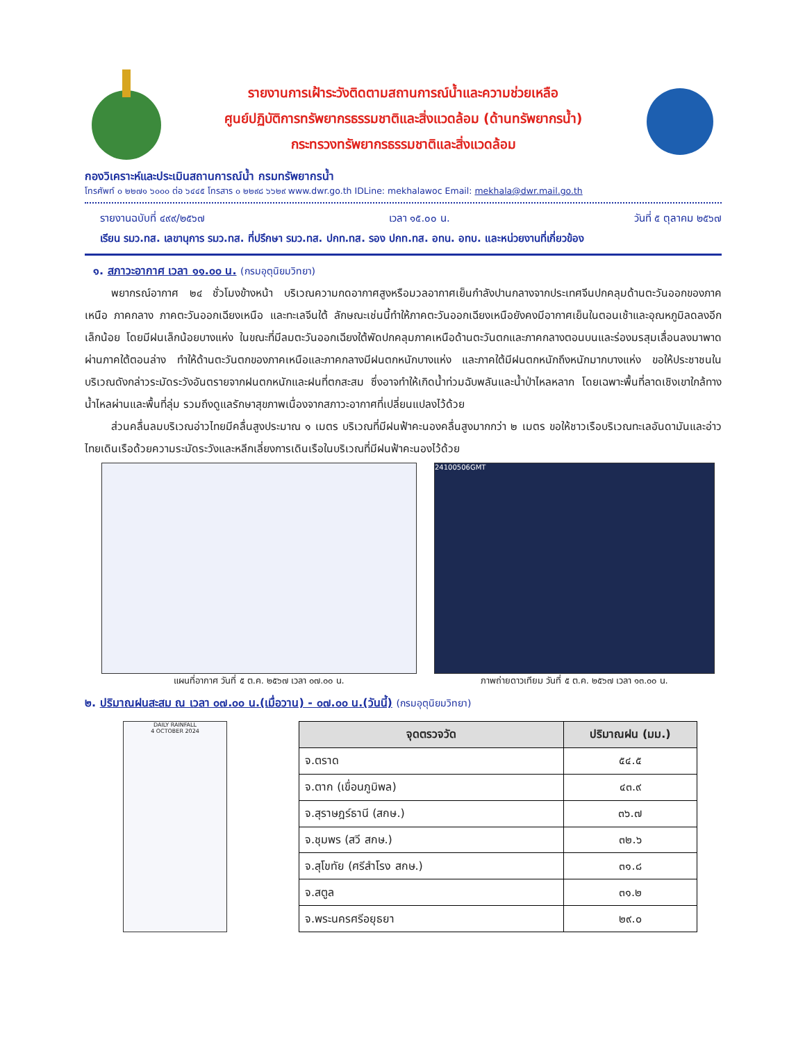รายงานการเฝ้าระวังติดตามสถานการณ์น้ำและความช่วยเหลือ
ศูนย์ปฏิบัติการทรัพยากรธรรมชาติและสิ่งแวดล้อม (ด้านทรัพยากรน้ำ)
กระทรวงทรัพยากรธรรมชาติและสิ่งแวดล้อม
กองวิเคราะห์และประเมินสถานการณ์น้ำ กรมทรัพยากรน้ำ
โทรศัพท์ ๐ ๒๒๗๑ ๖๐๐๐ ต่อ ๖๔๔๕ โทรสาร ๐ ๒๒๙๘ ๖๖๒๙ www.dwr.go.th IDLine: mekhalawoc Email: mekhala@dwr.mail.go.th
รายงานฉบับที่ ๔๙๙/๒๕๖๗ เวลา ๑๕.๐๐ น. วันที่ ๕ ตุลาคม ๒๕๖๗
เรียน รมว.ทส. เลขานุการ รมว.ทส. ที่ปรึกษา รมว.ทส. ปกท.ทส. รอง ปกท.ทส. อทน. อทบ. และหน่วยงานที่เกี่ยวข้อง
๑. สภาวะอากาศ เวลา ๑๑.๐๐ น. (กรมอุตุนิยมวิทยา)
พยากรณ์อากาศ ๒๔ ชั่วโมงข้างหน้า บริเวณความกดอากาศสูงหรือมวลอากาศเย็นกำลังปานกลางจากประเทศจีนปกคลุมด้านตะวันออกของภาคเหนือ ภาคกลาง ภาคตะวันออกเฉียงเหนือ และทะเลจีนใต้ ลักษณะเช่นนี้ทำให้ภาคตะวันออกเฉียงเหนือยังคงมีอากาศเย็นในตอนเช้าและอุณหภูมิลดลงอีกเล็กน้อย โดยมีฝนเล็กน้อยบางแห่ง ในขณะที่มีลมตะวันออกเฉียงใต้พัดปกคลุมภาคเหนือด้านตะวันตกและภาคกลางตอนบนและร่องมรสุมเลื่อนลงมาพาดผ่านภาคใต้ตอนล่าง ทำให้ด้านตะวันตกของภาคเหนือและภาคกลางมีฝนตกหนักบางแห่ง และภาคใต้มีฝนตกหนักถึงหนักมากบางแห่ง ขอให้ประชาชนในบริเวณดังกล่าวระมัดระวังอันตรายจากฝนตกหนักและฝนที่ตกสะสม ซึ่งอาจทำให้เกิดน้ำท่วมฉับพลันและน้ำป่าไหลหลาก โดยเฉพาะพื้นที่ลาดเชิงเขาใกล้ทางน้ำไหลผ่านและพื้นที่ลุ่ม รวมถึงดูแลรักษาสุขภาพเนื่องจากสภาวะอากาศที่เปลี่ยนแปลงไว้ด้วย
ส่วนคลื่นลมบริเวณอ่าวไทยมีคลื่นสูงประมาณ ๑ เมตร บริเวณที่มีฝนฟ้าคะนองคลื่นสูงมากกว่า ๒ เมตร ขอให้ชาวเรือบริเวณทะเลอันดามันและอ่าวไทยเดินเรือด้วยความระมัดระวังและหลีกเลี่ยงการเดินเรือในบริเวณที่มีฝนฟ้าคะนองไว้ด้วย
แผนที่อากาศ วันที่ ๕ ต.ค. ๒๕๖๗ เวลา ๐๗.๐๐ น.
24100506GMT
ภาพถ่ายดาวเทียม วันที่ ๕ ต.ค. ๒๕๖๗ เวลา ๑๓.๐๐ น.
๒. ปริมาณฝนสะสม ณ เวลา ๐๗.๐๐ น.(เมื่อวาน) - ๐๗.๐๐ น.(วันนี้) (กรมอุตุนิยมวิทยา)
DAILY RAINFALL
4 OCTOBER 2024
| จุดตรวจวัด | ปริมาณฝน (มม.) |
| --- | --- |
| จ.ตราด | ๕๔.๕ |
| จ.ตาก (เขื่อนภูมิพล) | ๔๓.๙ |
| จ.สุราษฎร์ธานี (สกษ.) | ๓๖.๗ |
| จ.ชุมพร (สวี สกษ.) | ๓๒.๖ |
| จ.สุโขทัย (ศรีสำโรง สกษ.) | ๓๑.๘ |
| จ.สตูล | ๓๑.๒ |
| จ.พระนครศรีอยุธยา | ๒๙.๐ |